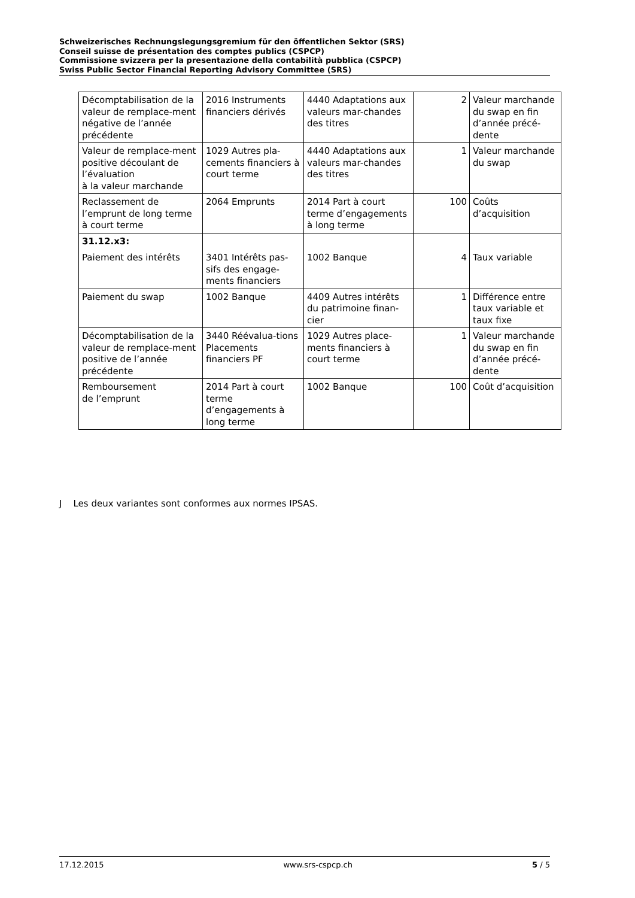Schweizerisches Rechnungslegungsgremium für den öffentlichen Sektor (SRS)
Conseil suisse de présentation des comptes publics (CSPCP)
Commissione svizzera per la presentazione della contabilità pubblica (CSPCP)
Swiss Public Sector Financial Reporting Advisory Committee (SRS)
| Décomptabilisation de la valeur de remplace-ment négative de l’année précédente | 2016 Instruments financiers dérivés | 4440 Adaptations aux valeurs mar-chandes des titres | 2 | Valeur marchande du swap en fin d’année précé-dente |
| Valeur de remplace-ment positive découlant de l’évaluation à la valeur marchande | 1029 Autres pla-cements financiers à court terme | 4440 Adaptations aux valeurs mar-chandes des titres | 1 | Valeur marchande du swap |
| Reclassement de l’emprunt de long terme à court terme | 2064 Emprunts | 2014 Part à court terme d’engagements à long terme | 100 | Coûts d’acquisition |
| 31.12.x3: Paiement des intérêts | 3401 Intérêts pas-sifs des engage-ments financiers | 1002 Banque | 4 | Taux variable |
| Paiement du swap | 1002 Banque | 4409 Autres intérêts du patrimoine finan-cier | 1 | Différence entre taux variable et taux fixe |
| Décomptabilisation de la valeur de remplace-ment positive de l’année précédente | 3440 Réévalua-tions Placements financiers PF | 1029 Autres place-ments financiers à court terme | 1 | Valeur marchande du swap en fin d’année précé-dente |
| Remboursement de l’emprunt | 2014 Part à court terme d’engagements à long terme | 1002 Banque | 100 | Coût d’acquisition |
J Les deux variantes sont conformes aux normes IPSAS.
17.12.2015 www.srs-cspcp.ch 5 / 5